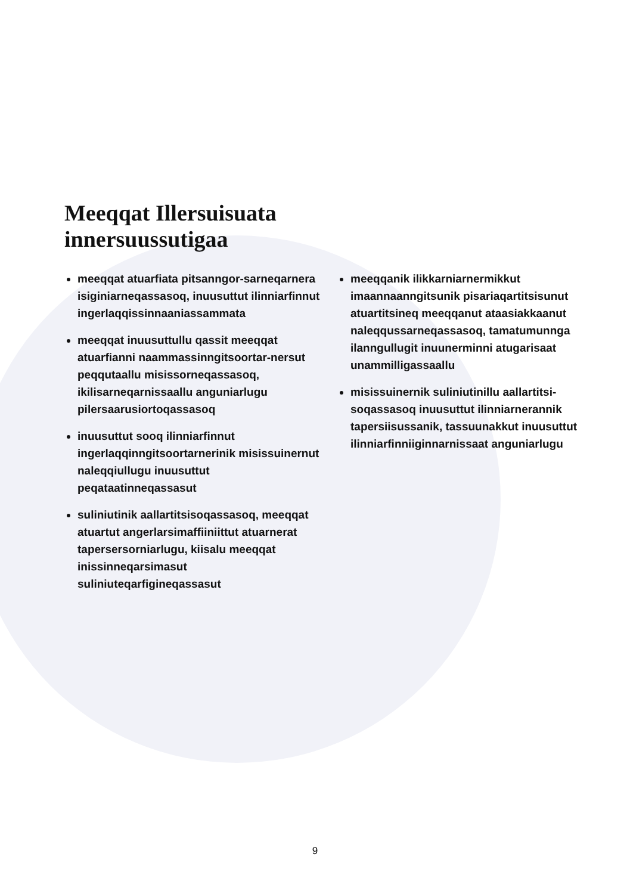Meeqqat Illersuisuata
innersuussutigaa
meeqqat atuarfiata pitsanngor-sarneqarnera isiginiarneqassasoq, inuusuttut ilinniarfinnut ingerlaqqissinnaaniassammata
meeqqat inuusuttullu qassit meeqqat atuarfianni naammassinngitsoortar-nersut peqqutaallu misissorneqassasoq, ikilisarneqarnissaallu anguniarlugu pilersaarusiortoqassasoq
inuusuttut sooq ilinniarfinnut ingerlaqqinngitsoortarnerinik misissuinernut naleqqiullugu inuusuttut peqataatinneqassasut
suliniutinik aallartitsisoqassasoq, meeqqat atuartut angerlarsimaffiiniittut atuarnerat tapersersorniarlugu, kiisalu meeqqat inissinneqarsimasut suliniuteqarfigineqassasut
meeqqanik ilikkarniarnermikkut imaannaanngitsunik pisariaqartitsisunut atuartitsineq meeqqanut ataasiakkaanut naleqqussarneqassasoq, tamatumunnga ilanngullugit inuunerminni atugarisaat unammilligassaallu
misissuinernik suliniutinillu aallartitsi-soqassasoq inuusuttut ilinniarnerannik tapersiisussanik, tassuunakkut inuusuttut ilinniarfinniiginnarnissaat anguniarlugu
9